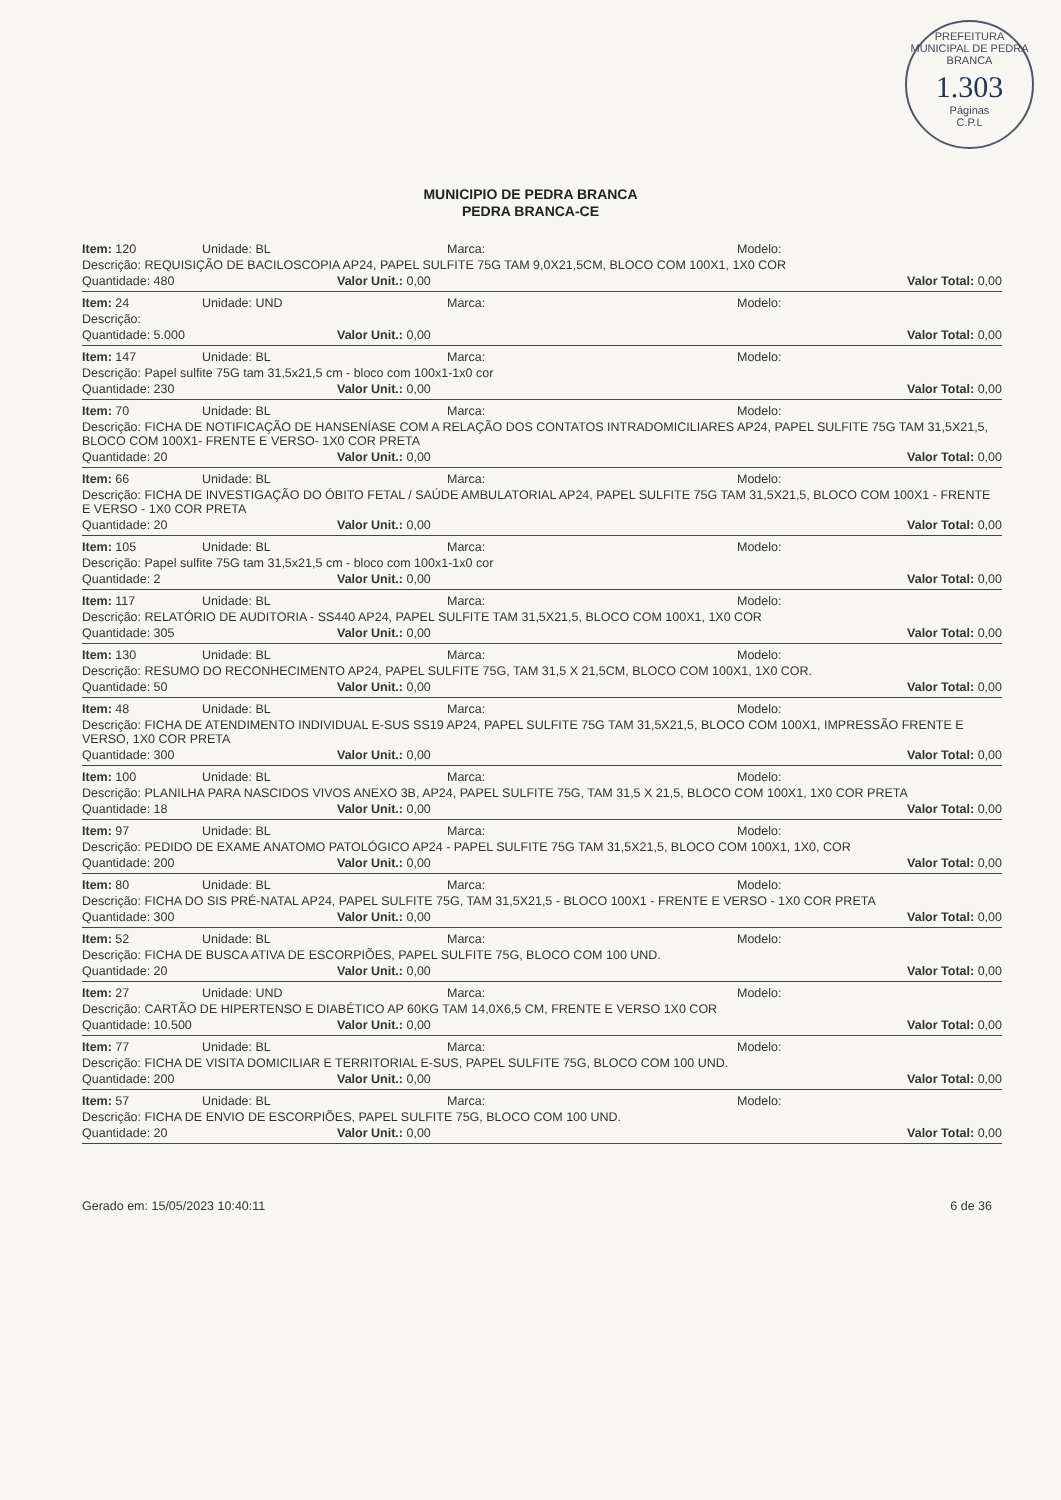PREFEITURA MUNICIPAL DE PEDRA BRANCA
1.303
Páginas
C.P.L
MUNICIPIO DE PEDRA BRANCA
PEDRA BRANCA-CE
Item: 120 Unidade: BL Marca: Modelo:
Descrição: REQUISIÇÃO DE BACILOSCOPIA AP24, PAPEL SULFITE 75G TAM 9,0X21,5CM, BLOCO COM 100X1, 1X0 COR
Quantidade: 480 Valor Unit.: 0,00 Valor Total: 0,00
Item: 24 Unidade: UND Marca: Modelo:
Descrição:
Quantidade: 5.000 Valor Unit.: 0,00 Valor Total: 0,00
Item: 147 Unidade: BL Marca: Modelo:
Descrição: Papel sulfite 75G tam 31,5x21,5 cm - bloco com 100x1-1x0 cor
Quantidade: 230 Valor Unit.: 0,00 Valor Total: 0,00
Item: 70 Unidade: BL Marca: Modelo:
Descrição: FICHA DE NOTIFICAÇÃO DE HANSENÍASE COM A RELAÇÃO DOS CONTATOS INTRADOMICILIARES AP24, PAPEL SULFITE 75G TAM 31,5X21,5, BLOCO COM 100X1- FRENTE E VERSO- 1X0 COR PRETA
Quantidade: 20 Valor Unit.: 0,00 Valor Total: 0,00
Item: 66 Unidade: BL Marca: Modelo:
Descrição: FICHA DE INVESTIGAÇÃO DO ÓBITO FETAL / SAÚDE AMBULATORIAL AP24, PAPEL SULFITE 75G TAM 31,5X21,5, BLOCO COM 100X1 - FRENTE E VERSO - 1X0 COR PRETA
Quantidade: 20 Valor Unit.: 0,00 Valor Total: 0,00
Item: 105 Unidade: BL Marca: Modelo:
Descrição: Papel sulfite 75G tam 31,5x21,5 cm - bloco com 100x1-1x0 cor
Quantidade: 2 Valor Unit.: 0,00 Valor Total: 0,00
Item: 117 Unidade: BL Marca: Modelo:
Descrição: RELATÓRIO DE AUDITORIA - SS440 AP24, PAPEL SULFITE TAM 31,5X21,5, BLOCO COM 100X1, 1X0 COR
Quantidade: 305 Valor Unit.: 0,00 Valor Total: 0,00
Item: 130 Unidade: BL Marca: Modelo:
Descrição: RESUMO DO RECONHECIMENTO AP24, PAPEL SULFITE 75G, TAM 31,5 X 21,5CM, BLOCO COM 100X1, 1X0 COR.
Quantidade: 50 Valor Unit.: 0,00 Valor Total: 0,00
Item: 48 Unidade: BL Marca: Modelo:
Descrição: FICHA DE ATENDIMENTO INDIVIDUAL E-SUS SS19 AP24, PAPEL SULFITE 75G TAM 31,5X21,5, BLOCO COM 100X1, IMPRESSÃO FRENTE E VERSO, 1X0 COR PRETA
Quantidade: 300 Valor Unit.: 0,00 Valor Total: 0,00
Item: 100 Unidade: BL Marca: Modelo:
Descrição: PLANILHA PARA NASCIDOS VIVOS ANEXO 3B, AP24, PAPEL SULFITE 75G, TAM 31,5 X 21,5, BLOCO COM 100X1, 1X0 COR PRETA
Quantidade: 18 Valor Unit.: 0,00 Valor Total: 0,00
Item: 97 Unidade: BL Marca: Modelo:
Descrição: PEDIDO DE EXAME ANATOMO PATOLÓGICO AP24 - PAPEL SULFITE 75G TAM 31,5X21,5, BLOCO COM 100X1, 1X0, COR
Quantidade: 200 Valor Unit.: 0,00 Valor Total: 0,00
Item: 80 Unidade: BL Marca: Modelo:
Descrição: FICHA DO SIS PRÉ-NATAL AP24, PAPEL SULFITE 75G, TAM 31,5X21,5 - BLOCO 100X1 - FRENTE E VERSO - 1X0 COR PRETA
Quantidade: 300 Valor Unit.: 0,00 Valor Total: 0,00
Item: 52 Unidade: BL Marca: Modelo:
Descrição: FICHA DE BUSCA ATIVA DE ESCORPIÕES, PAPEL SULFITE 75G, BLOCO COM 100 UND.
Quantidade: 20 Valor Unit.: 0,00 Valor Total: 0,00
Item: 27 Unidade: UND Marca: Modelo:
Descrição: CARTÃO DE HIPERTENSO E DIABÉTICO AP 60KG TAM 14,0X6,5 CM, FRENTE E VERSO 1X0 COR
Quantidade: 10.500 Valor Unit.: 0,00 Valor Total: 0,00
Item: 77 Unidade: BL Marca: Modelo:
Descrição: FICHA DE VISITA DOMICILIAR E TERRITORIAL E-SUS, PAPEL SULFITE 75G, BLOCO COM 100 UND.
Quantidade: 200 Valor Unit.: 0,00 Valor Total: 0,00
Item: 57 Unidade: BL Marca: Modelo:
Descrição: FICHA DE ENVIO DE ESCORPIÕES, PAPEL SULFITE 75G, BLOCO COM 100 UND.
Quantidade: 20 Valor Unit.: 0,00 Valor Total: 0,00
Gerado em: 15/05/2023 10:40:11 6 de 36